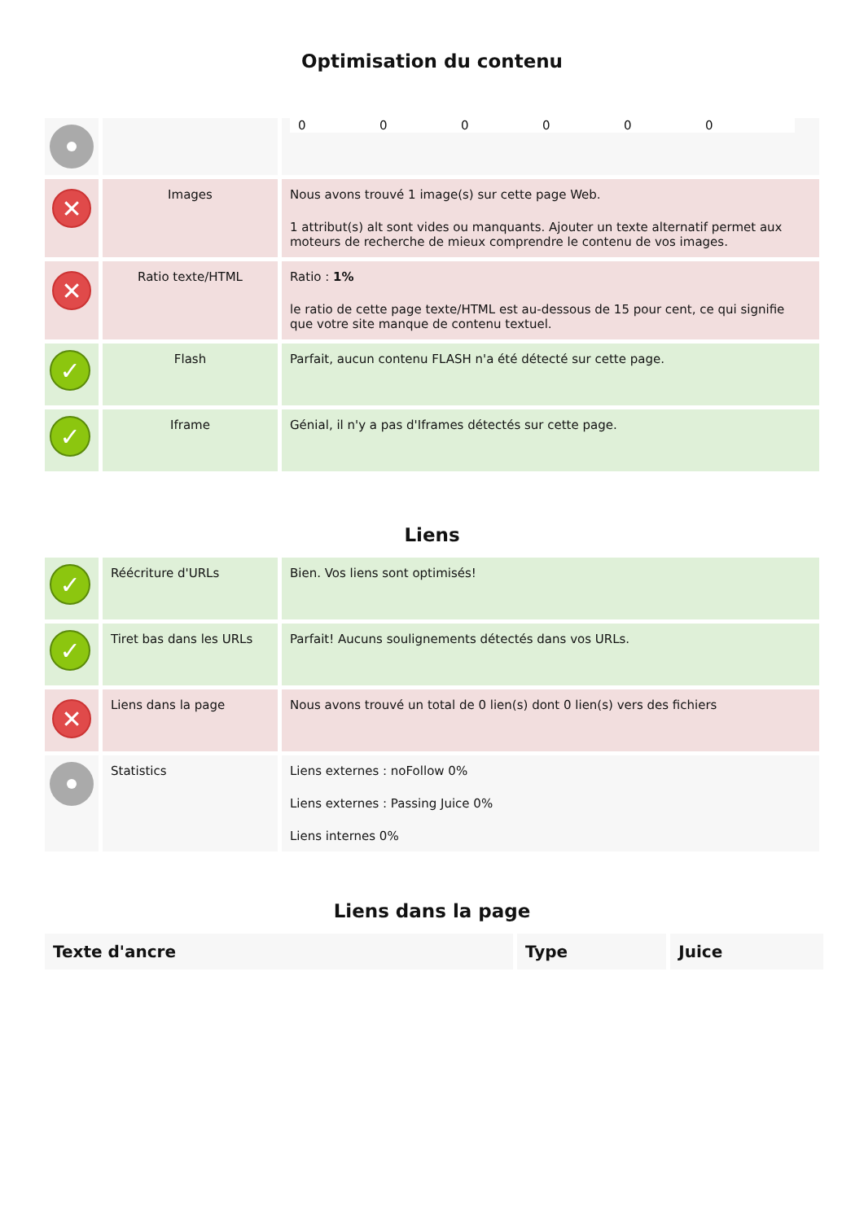Optimisation du contenu
| | | 0 0 0 0 0 0 |
| ✕ | Images | Nous avons trouvé 1 image(s) sur cette page Web. 1 attribut(s) alt sont vides ou manquants. Ajouter un texte alternatif permet aux moteurs de recherche de mieux comprendre le contenu de vos images. |
| ✕ | Ratio texte/HTML | Ratio : 1% le ratio de cette page texte/HTML est au-dessous de 15 pour cent, ce qui signifie que votre site manque de contenu textuel. |
| ✓ | Flash | Parfait, aucun contenu FLASH n'a été détecté sur cette page. |
| ✓ | Iframe | Génial, il n'y a pas d'Iframes détectés sur cette page. |
Liens
| ✓ | Réécriture d'URLs | Bien. Vos liens sont optimisés! |
| ✓ | Tiret bas dans les URLs | Parfait! Aucuns soulignements détectés dans vos URLs. |
| ✕ | Liens dans la page | Nous avons trouvé un total de 0 lien(s) dont 0 lien(s) vers des fichiers |
| | Statistics | Liens externes : noFollow 0% Liens externes : Passing Juice 0% Liens internes 0% |
Liens dans la page
| Texte d'ancre | Type | Juice |
| --- | --- | --- |